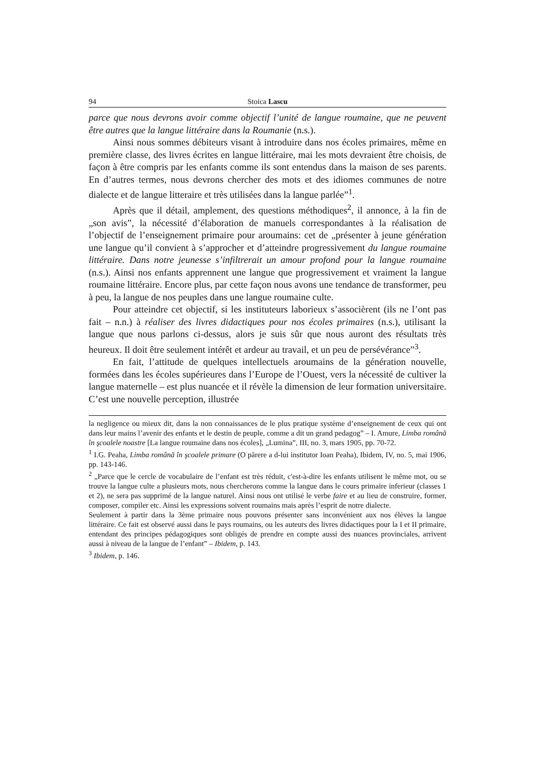94 Stoica Lascu
parce que nous devrons avoir comme objectif l’unité de langue roumaine, que ne peuvent être autres que la langue littéraire dans la Roumanie (n.s.).
Ainsi nous sommes débiteurs visant à introduire dans nos écoles primaires, même en première classe, des livres écrites en langue littéraire, mai les mots devraient être choisis, de façon à être compris par les enfants comme ils sont entendus dans la maison de ses parents. En d’autres termes, nous devrons chercher des mots et des idiomes communes de notre dialecte et de langue litteraire et très utilisées dans la langue parlée”<sup>1</sup>.
Après que il détail, amplement, des questions méthodiques<sup>2</sup>, il annonce, à la fin de „son avis”, la nécessité d’élaboration de manuels correspondantes à la réalisation de l’objectif de l’enseignement primaire pour aroumains: cet de „présenter à jeune génération une langue qu’il convient à s’approcher et d’atteindre progressivement du langue roumaine littéraire. Dans notre jeunesse s’infiltrerait un amour profond pour la langue roumaine (n.s.). Ainsi nos enfants apprennent une langue que progressivement et vraiment la langue roumaine littéraire. Encore plus, par cette façon nous avons une tendance de transformer, peu à peu, la langue de nos peuples dans une langue roumaine culte.
Pour atteindre cet objectif, si les instituteurs laborieux s’associèrent (ils ne l’ont pas fait – n.n.) à réaliser des livres didactiques pour nos écoles primaires (n.s.), utilisant la langue que nous parlons ci-dessus, alors je suis sûr que nous auront des résultats très heureux. Il doit être seulement intérêt et ardeur au travail, et un peu de persévérance”<sup>3</sup>.
En fait, l’attitude de quelques intellectuels aroumains de la génération nouvelle, formées dans les écoles supérieures dans l’Europe de l’Ouest, vers la nécessité de cultiver la langue maternelle – est plus nuancée et il révèle la dimension de leur formation universitaire. C’est une nouvelle perception, illustrée
la negligence ou mieux dit, dans la non connaissances de le plus pratique système d’enseignement de ceux qui ont dans leur mains l’avenir des enfants et le destin de peuple, comme a dit un grand pedagog” – I. Amure, Limba română în şcoalele noastre [La langue roumaine dans nos écoles], „Lumina”, III, no. 3, mars 1905, pp. 70-72.
<sup>1</sup> I.G. Peaha, Limba română în şcoalele primare (O părere a d-lui institutor Ioan Peaha), Ibidem, IV, no. 5, mai 1906, pp. 143-146.
<sup>2</sup> „Parce que le cercle de vocabulaire de l’enfant est très réduit, c'est-à-dire les enfants utilisent le même mot, ou se trouve la langue culte a plusieurs mots, nous chercherons comme la langue dans le cours primaire inferieur (classes 1 et 2), ne sera pas supprimé de la langue naturel. Ainsi nous ont utilisé le verbe faire et au lieu de construire, former, composer, compiler etc. Ainsi les expressions soivent roumains mais après l’esprit de notre dialecte.
Seulement à partir dans la 3ème primaire nous pouvons présenter sans inconvénient aux nos élèves la langue littéraire. Ce fait est observé aussi dans le pays roumains, ou les auteurs des livres didactiques pour la I et II primaire, entendant des principes pédagogiques sont obligés de prendre en compte aussi des nuances provinciales, arrivent aussi à niveau de la langue de l’enfant” – Ibidem, p. 143.
<sup>3</sup> Ibidem, p. 146.